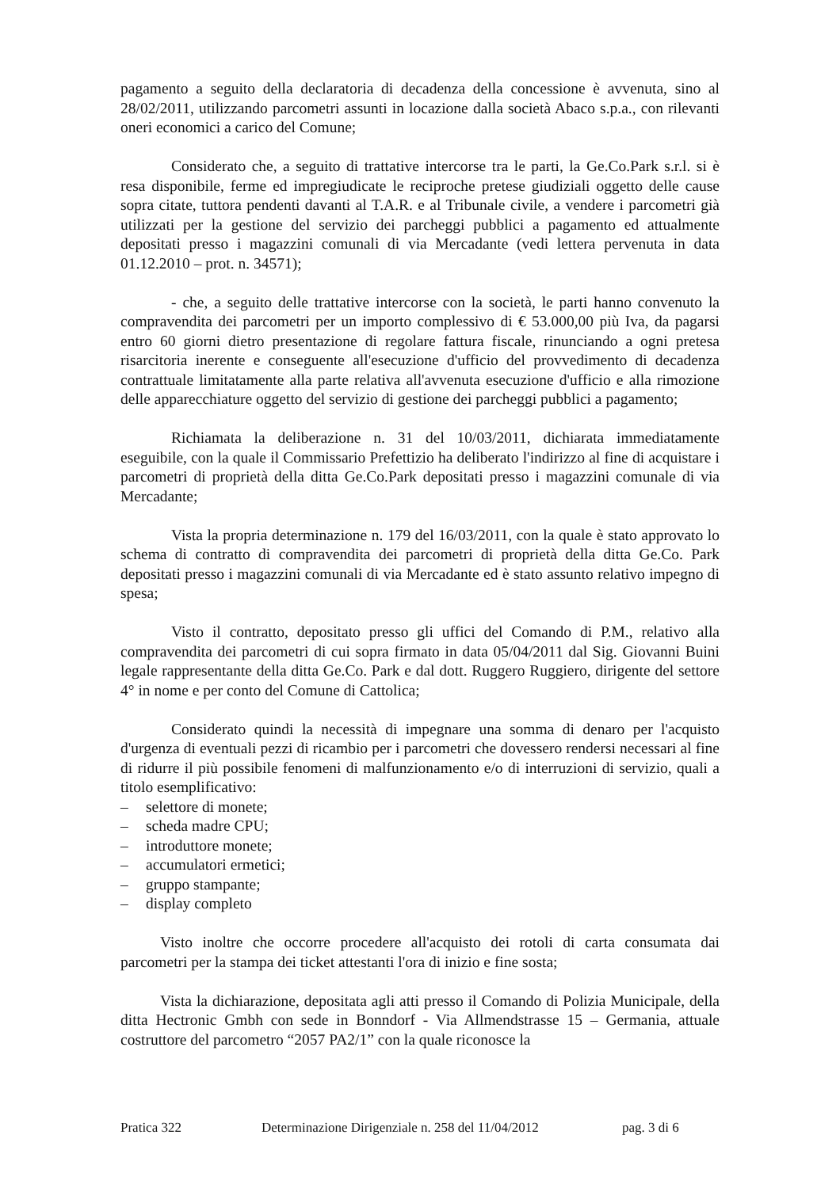pagamento a seguito della declaratoria di decadenza della concessione è avvenuta, sino al 28/02/2011, utilizzando parcometri assunti in locazione dalla società Abaco s.p.a., con rilevanti oneri economici a carico del Comune;
Considerato che, a seguito di trattative intercorse tra le parti, la Ge.Co.Park s.r.l. si è resa disponibile, ferme ed impregiudicate le reciproche pretese giudiziali oggetto delle cause sopra citate, tuttora pendenti davanti al T.A.R. e al Tribunale civile, a vendere i parcometri già utilizzati per la gestione del servizio dei parcheggi pubblici a pagamento ed attualmente depositati presso i magazzini comunali di via Mercadante (vedi lettera pervenuta in data 01.12.2010 – prot. n. 34571);
- che, a seguito delle trattative intercorse con la società, le parti hanno convenuto la compravendita dei parcometri per un importo complessivo di € 53.000,00 più Iva, da pagarsi entro 60 giorni dietro presentazione di regolare fattura fiscale, rinunciando a ogni pretesa risarcitoria inerente e conseguente all'esecuzione d'ufficio del provvedimento di decadenza contrattuale limitatamente alla parte relativa all'avvenuta esecuzione d'ufficio e alla rimozione delle apparecchiature oggetto del servizio di gestione dei parcheggi pubblici a pagamento;
Richiamata la deliberazione n. 31 del 10/03/2011, dichiarata immediatamente eseguibile, con la quale il Commissario Prefettizio ha deliberato l'indirizzo al fine di acquistare i parcometri di proprietà della ditta Ge.Co.Park depositati presso i magazzini comunale di via Mercadante;
Vista la propria determinazione n. 179 del 16/03/2011, con la quale è stato approvato lo schema di contratto di compravendita dei parcometri di proprietà della ditta Ge.Co. Park depositati presso i magazzini comunali di via Mercadante ed è stato assunto relativo impegno di spesa;
Visto il contratto, depositato presso gli uffici del Comando di P.M., relativo alla compravendita dei parcometri di cui sopra firmato in data 05/04/2011 dal Sig. Giovanni Buini legale rappresentante della ditta Ge.Co. Park e dal dott. Ruggero Ruggiero, dirigente del settore 4° in nome e per conto del Comune di Cattolica;
Considerato quindi la necessità di impegnare una somma di denaro per l'acquisto d'urgenza di eventuali pezzi di ricambio per i parcometri che dovessero rendersi necessari al fine di ridurre il più possibile fenomeni di malfunzionamento e/o di interruzioni di servizio, quali a titolo esemplificativo:
– selettore di monete;
– scheda madre CPU;
– introduttore monete;
– accumulatori ermetici;
– gruppo stampante;
– display completo
Visto inoltre che occorre procedere all'acquisto dei rotoli di carta consumata dai parcometri per la stampa dei ticket attestanti l'ora di inizio e fine sosta;
Vista la dichiarazione, depositata agli atti presso il Comando di Polizia Municipale, della ditta Hectronic Gmbh con sede in Bonndorf - Via Allmendstrasse 15 – Germania, attuale costruttore del parcometro “2057 PA2/1” con la quale riconosce la
Pratica 322 Determinazione Dirigenziale n. 258 del 11/04/2012 pag. 3 di 6